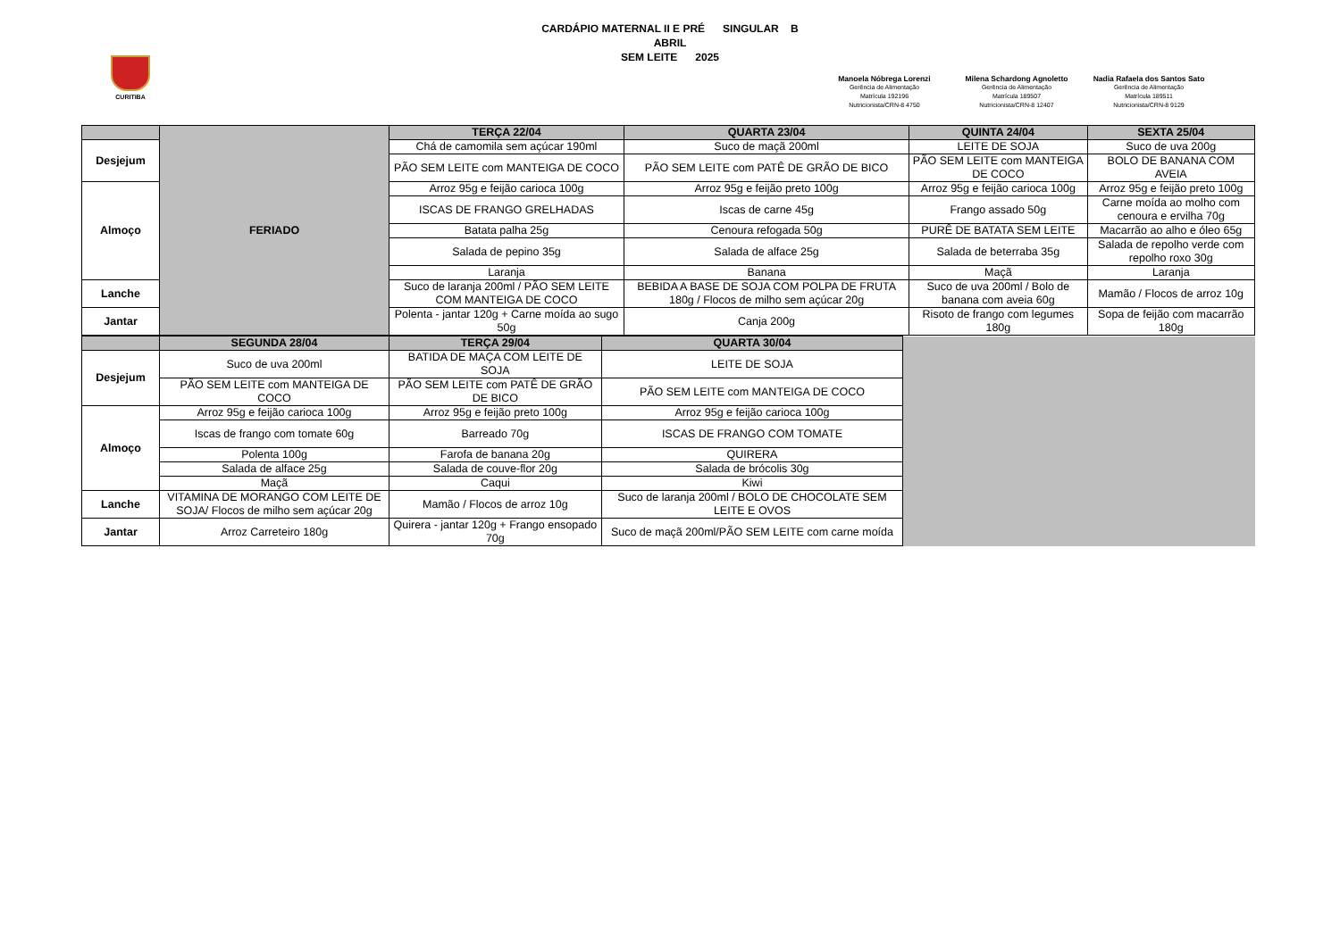CURITIBA
CARDÁPIO MATERNAL II E PRÉ SINGULAR B
ABRIL
SEM LEITE 2025
Manoela Nóbrega Lorenzi
Gerência de Alimentação
Matrícula 192196
Nutricionista/CRN-8 4750
Milena Schardong Agnoletto
Gerência de Alimentação
Matrícula 189507
Nutricionista/CRN-8 12407
Nadia Rafaela dos Santos Sato
Gerência de Alimentação
Matrícula 189511
Nutricionista/CRN-8 9129
| | FERIADO | TERÇA 22/04 | QUARTA 23/04 | QUINTA 24/04 | SEXTA 25/04 |
| Desjejum | | Chá de camomila sem açúcar 190ml | Suco de maçã 200ml | LEITE DE SOJA | Suco de uva 200g |
| | | PÃO SEM LEITE com MANTEIGA DE COCO | PÃO SEM LEITE com PATÊ DE GRÃO DE BICO | PÃO SEM LEITE com MANTEIGA DE COCO | BOLO DE BANANA COM AVEIA |
| Almoço | | Arroz 95g e feijão carioca 100g | Arroz 95g e feijão preto 100g | Arroz 95g e feijão carioca 100g | Arroz 95g e feijão preto 100g |
| | | ISCAS DE FRANGO GRELHADAS | Iscas de carne 45g | Frango assado 50g | Carne moída ao molho com cenoura e ervilha 70g |
| | | Batata palha 25g | Cenoura refogada 50g | PURÊ DE BATATA SEM LEITE | Macarrão ao alho e óleo 65g |
| | | Salada de pepino 35g | Salada de alface 25g | Salada de beterraba 35g | Salada de repolho verde com repolho roxo 30g |
| | | Laranja | Banana | Maçã | Laranja |
| Lanche | | Suco de laranja 200ml / PÃO SEM LEITE COM MANTEIGA DE COCO | BEBIDA A BASE DE SOJA COM POLPA DE FRUTA 180g / Flocos de milho sem açúcar 20g | Suco de uva 200ml / Bolo de banana com aveia 60g | Mamão / Flocos de arroz 10g |
| Jantar | | Polenta - jantar 120g + Carne moída ao sugo 50g | Canja 200g | Risoto de frango com legumes 180g | Sopa de feijão com macarrão 180g |
| | SEGUNDA 28/04 | TERÇA 29/04 | QUARTA 30/04 | |
| Desjejum | Suco de uva 200ml | BATIDA DE MAÇA COM LEITE DE SOJA | LEITE DE SOJA | |
| | PÃO SEM LEITE com MANTEIGA DE COCO | PÃO SEM LEITE com PATÊ DE GRÃO DE BICO | PÃO SEM LEITE com MANTEIGA DE COCO | |
| Almoço | Arroz 95g e feijão carioca 100g | Arroz 95g e feijão preto 100g | Arroz 95g e feijão carioca 100g | |
| | Iscas de frango com tomate 60g | Barreado 70g | ISCAS DE FRANGO COM TOMATE | |
| | Polenta 100g | Farofa de banana 20g | QUIRERA | |
| | Salada de alface 25g | Salada de couve-flor 20g | Salada de brócolis 30g | |
| | Maçã | Caqui | Kiwi | |
| Lanche | VITAMINA DE MORANGO COM LEITE DE SOJA/ Flocos de milho sem açúcar 20g | Mamão / Flocos de arroz 10g | Suco de laranja 200ml / BOLO DE CHOCOLATE SEM LEITE E OVOS | |
| Jantar | Arroz Carreteiro 180g | Quirera - jantar 120g + Frango ensopado 70g | Suco de maçã 200ml/PÃO SEM LEITE com carne moída | |